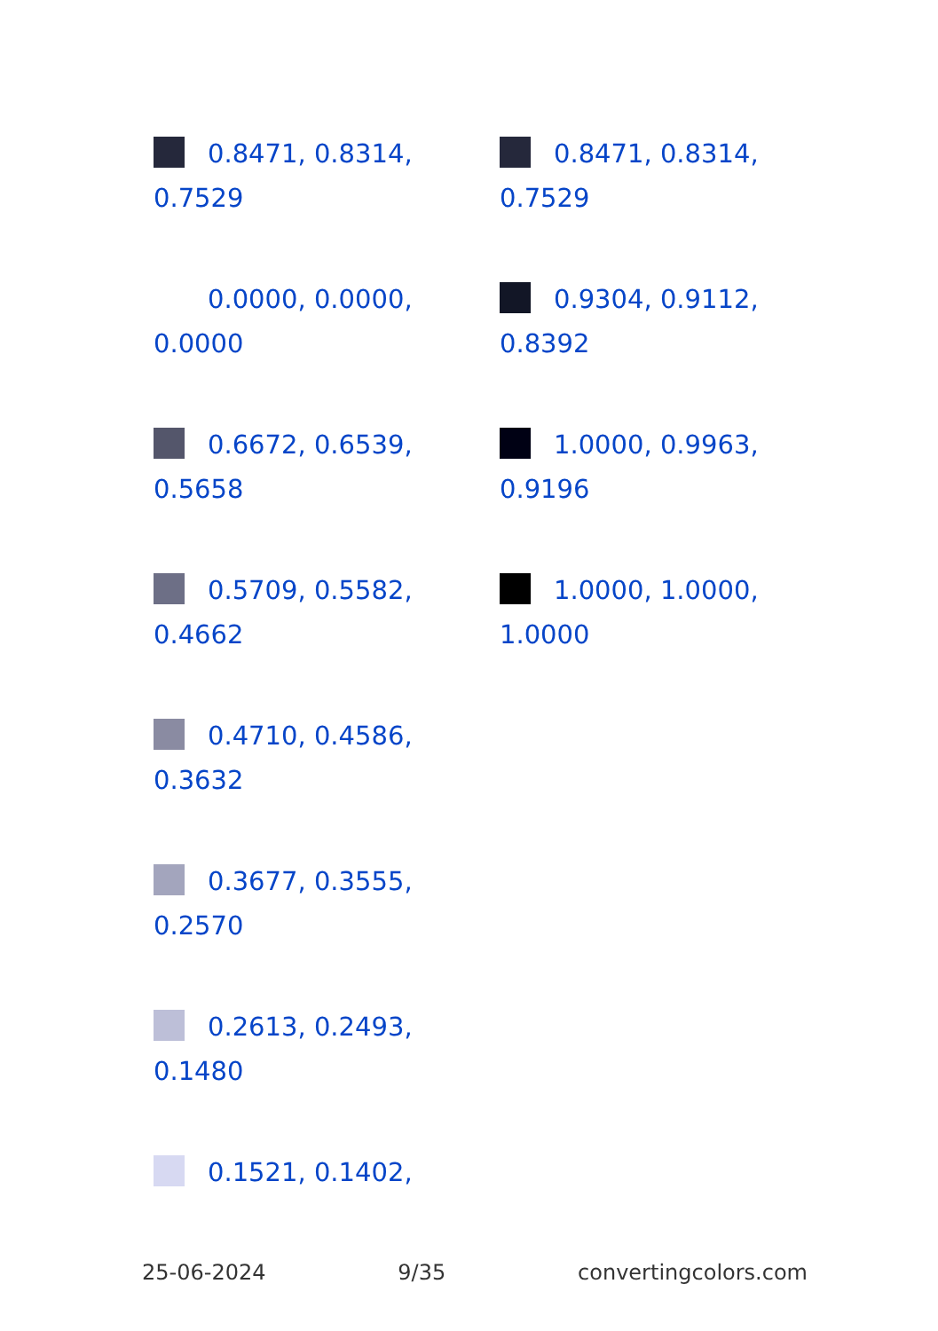0.8471, 0.8314, 0.7529
0.0000, 0.0000, 0.0000
0.6672, 0.6539, 0.5658
0.5709, 0.5582, 0.4662
0.4710, 0.4586, 0.3632
0.3677, 0.3555, 0.2570
0.2613, 0.2493, 0.1480
0.1521, 0.1402,
0.8471, 0.8314, 0.7529
0.9304, 0.9112, 0.8392
1.0000, 0.9963, 0.9196
1.0000, 1.0000, 1.0000
25-06-2024 9/35 convertingcolors.com